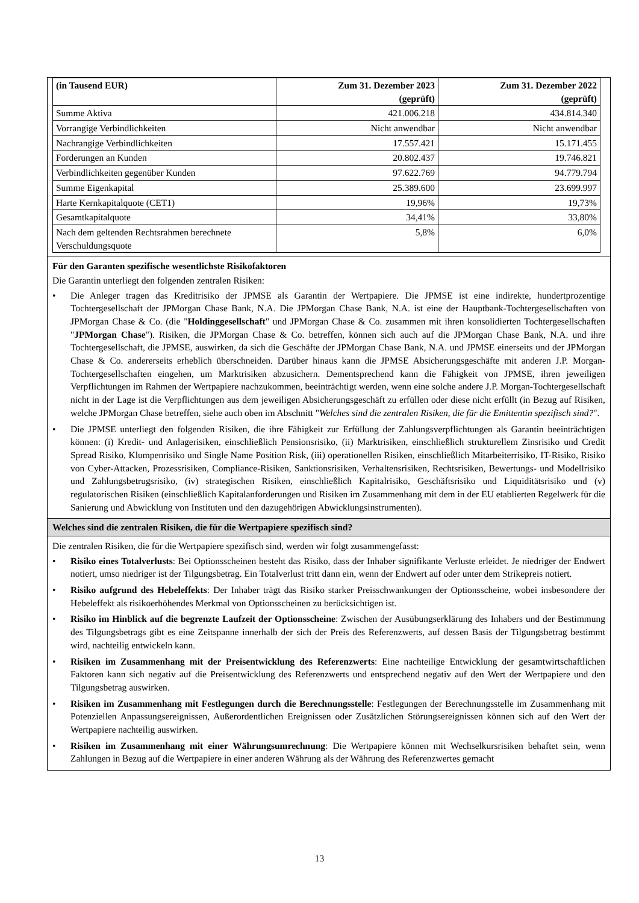| (in Tausend EUR) | Zum 31. Dezember 2023 (geprüft) | Zum 31. Dezember 2022 (geprüft) |
| Summe Aktiva | 421.006.218 | 434.814.340 |
| Vorrangige Verbindlichkeiten | Nicht anwendbar | Nicht anwendbar |
| Nachrangige Verbindlichkeiten | 17.557.421 | 15.171.455 |
| Forderungen an Kunden | 20.802.437 | 19.746.821 |
| Verbindlichkeiten gegenüber Kunden | 97.622.769 | 94.779.794 |
| Summe Eigenkapital | 25.389.600 | 23.699.997 |
| Harte Kernkapitalquote (CET1) | 19,96% | 19,73% |
| Gesamtkapitalquote | 34,41% | 33,80% |
| Nach dem geltenden Rechtsrahmen berechnete Verschuldungsquote | 5,8% | 6,0% |
Für den Garanten spezifische wesentlichste Risikofaktoren
Die Garantin unterliegt den folgenden zentralen Risiken:
• Die Anleger tragen das Kreditrisiko der JPMSE als Garantin der Wertpapiere. Die JPMSE ist eine indirekte, hundertprozentige Tochtergesellschaft der JPMorgan Chase Bank, N.A. Die JPMorgan Chase Bank, N.A. ist eine der Hauptbank-Tochtergesellschaften von JPMorgan Chase & Co. (die "Holdinggesellschaft" und JPMorgan Chase & Co. zusammen mit ihren konsolidierten Tochtergesellschaften "JPMorgan Chase"). Risiken, die JPMorgan Chase & Co. betreffen, können sich auch auf die JPMorgan Chase Bank, N.A. und ihre Tochtergesellschaft, die JPMSE, auswirken, da sich die Geschäfte der JPMorgan Chase Bank, N.A. und JPMSE einerseits und der JPMorgan Chase & Co. andererseits erheblich überschneiden. Darüber hinaus kann die JPMSE Absicherungsgeschäfte mit anderen J.P. Morgan-Tochtergesellschaften eingehen, um Marktrisiken abzusichern. Dementsprechend kann die Fähigkeit von JPMSE, ihren jeweiligen Verpflichtungen im Rahmen der Wertpapiere nachzukommen, beeinträchtigt werden, wenn eine solche andere J.P. Morgan-Tochtergesellschaft nicht in der Lage ist die Verpflichtungen aus dem jeweiligen Absicherungsgeschäft zu erfüllen oder diese nicht erfüllt (in Bezug auf Risiken, welche JPMorgan Chase betreffen, siehe auch oben im Abschnitt "Welches sind die zentralen Risiken, die für die Emittentin spezifisch sind?".
• Die JPMSE unterliegt den folgenden Risiken, die ihre Fähigkeit zur Erfüllung der Zahlungsverpflichtungen als Garantin beeinträchtigen können: (i) Kredit- und Anlagerisiken, einschließlich Pensionsrisiko, (ii) Marktrisiken, einschließlich strukturellem Zinsrisiko und Credit Spread Risiko, Klumpenrisiko und Single Name Position Risk, (iii) operationellen Risiken, einschließlich Mitarbeiterrisiko, IT-Risiko, Risiko von Cyber-Attacken, Prozessrisiken, Compliance-Risiken, Sanktionsrisiken, Verhaltensrisiken, Rechtsrisiken, Bewertungs- und Modellrisiko und Zahlungsbetrugsrisiko, (iv) strategischen Risiken, einschließlich Kapitalrisiko, Geschäftsrisiko und Liquiditätsrisiko und (v) regulatorischen Risiken (einschließlich Kapitalanforderungen und Risiken im Zusammenhang mit dem in der EU etablierten Regelwerk für die Sanierung und Abwicklung von Instituten und den dazugehörigen Abwicklungsinstrumenten).
Welches sind die zentralen Risiken, die für die Wertpapiere spezifisch sind?
Die zentralen Risiken, die für die Wertpapiere spezifisch sind, werden wir folgt zusammengefasst:
• Risiko eines Totalverlusts: Bei Optionsscheinen besteht das Risiko, dass der Inhaber signifikante Verluste erleidet. Je niedriger der Endwert notiert, umso niedriger ist der Tilgungsbetrag. Ein Totalverlust tritt dann ein, wenn der Endwert auf oder unter dem Strikepreis notiert.
• Risiko aufgrund des Hebeleffekts: Der Inhaber trägt das Risiko starker Preisschwankungen der Optionsscheine, wobei insbesondere der Hebeleffekt als risikoerhöhendes Merkmal von Optionsscheinen zu berücksichtigen ist.
• Risiko im Hinblick auf die begrenzte Laufzeit der Optionsscheine: Zwischen der Ausübungserklärung des Inhabers und der Bestimmung des Tilgungsbetrags gibt es eine Zeitspanne innerhalb der sich der Preis des Referenzwerts, auf dessen Basis der Tilgungsbetrag bestimmt wird, nachteilig entwickeln kann.
• Risiken im Zusammenhang mit der Preisentwicklung des Referenzwerts: Eine nachteilige Entwicklung der gesamtwirtschaftlichen Faktoren kann sich negativ auf die Preisentwicklung des Referenzwerts und entsprechend negativ auf den Wert der Wertpapiere und den Tilgungsbetrag auswirken.
• Risiken im Zusammenhang mit Festlegungen durch die Berechnungsstelle: Festlegungen der Berechnungsstelle im Zusammenhang mit Potenziellen Anpassungsereignissen, Außerordentlichen Ereignissen oder Zusätzlichen Störungsereignissen können sich auf den Wert der Wertpapiere nachteilig auswirken.
• Risiken im Zusammenhang mit einer Währungsumrechnung: Die Wertpapiere können mit Wechselkursrisiken behaftet sein, wenn Zahlungen in Bezug auf die Wertpapiere in einer anderen Währung als der Währung des Referenzwertes gemacht
13